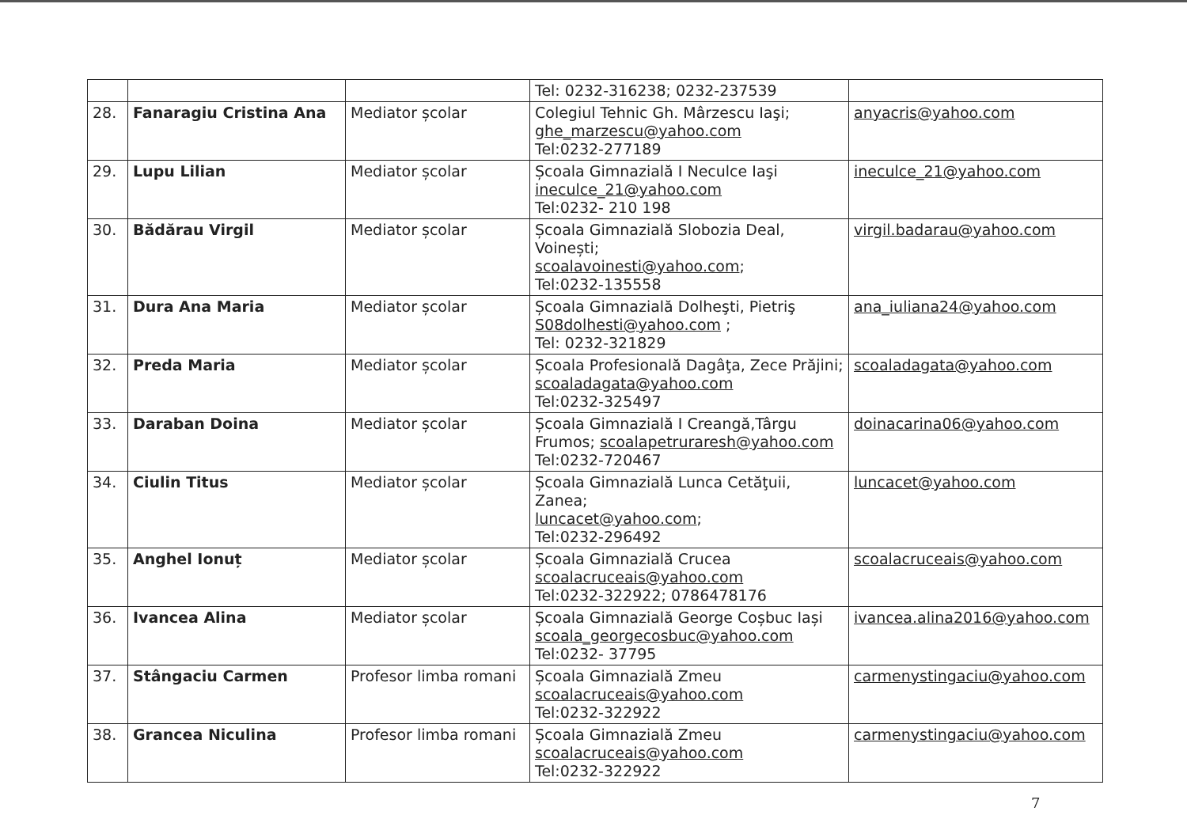| | | | Tel: 0232-316238; 0232-237539 | |
| 28. | Fanaragiu Cristina Ana | Mediator școlar | Colegiul Tehnic Gh. Mârzescu Iaşi; ghe_marzescu@yahoo.com Tel:0232-277189 | anyacris@yahoo.com |
| 29. | Lupu Lilian | Mediator școlar | Școala Gimnazială I Neculce Iaşi ineculce_21@yahoo.com Tel:0232- 210 198 | ineculce_21@yahoo.com |
| 30. | Bădărau Virgil | Mediator școlar | Școala Gimnazială Slobozia Deal, Voinești; scoalavoinesti@yahoo.com ; Tel:0232-135558 | virgil.badarau@yahoo.com |
| 31. | Dura Ana Maria | Mediator școlar | Școala Gimnazială Dolheşti, Pietriş S08dolhesti@yahoo.com ; Tel: 0232-321829 | ana_iuliana24@yahoo.com |
| 32. | Preda Maria | Mediator școlar | Școala Profesională Dagâţa, Zece Prăjini; scoaladagata@yahoo.com Tel:0232-325497 | scoaladagata@yahoo.com |
| 33. | Daraban Doina | Mediator școlar | Școala Gimnazială I Creangă,Târgu Frumos; scoalapetruraresh@yahoo.com Tel:0232-720467 | doinacarina06@yahoo.com |
| 34. | Ciulin Titus | Mediator școlar | Școala Gimnazială Lunca Cetăţuii, Zanea; luncacet@yahoo.com ; Tel:0232-296492 | luncacet@yahoo.com |
| 35. | Anghel Ionuț | Mediator școlar | Școala Gimnazială Crucea scoalacruceais@yahoo.com Tel:0232-322922; 0786478176 | scoalacruceais@yahoo.com |
| 36. | Ivancea Alina | Mediator școlar | Școala Gimnazială George Coșbuc Iași scoala_georgecosbuc@yahoo.com Tel:0232- 37795 | ivancea.alina2016@yahoo.com |
| 37. | Stângaciu Carmen | Profesor limba romani | Școala Gimnazială Zmeu scoalacruceais@yahoo.com Tel:0232-322922 | carmenystingaciu@yahoo.com |
| 38. | Grancea Niculina | Profesor limba romani | Școala Gimnazială Zmeu scoalacruceais@yahoo.com Tel:0232-322922 | carmenystingaciu@yahoo.com |
7